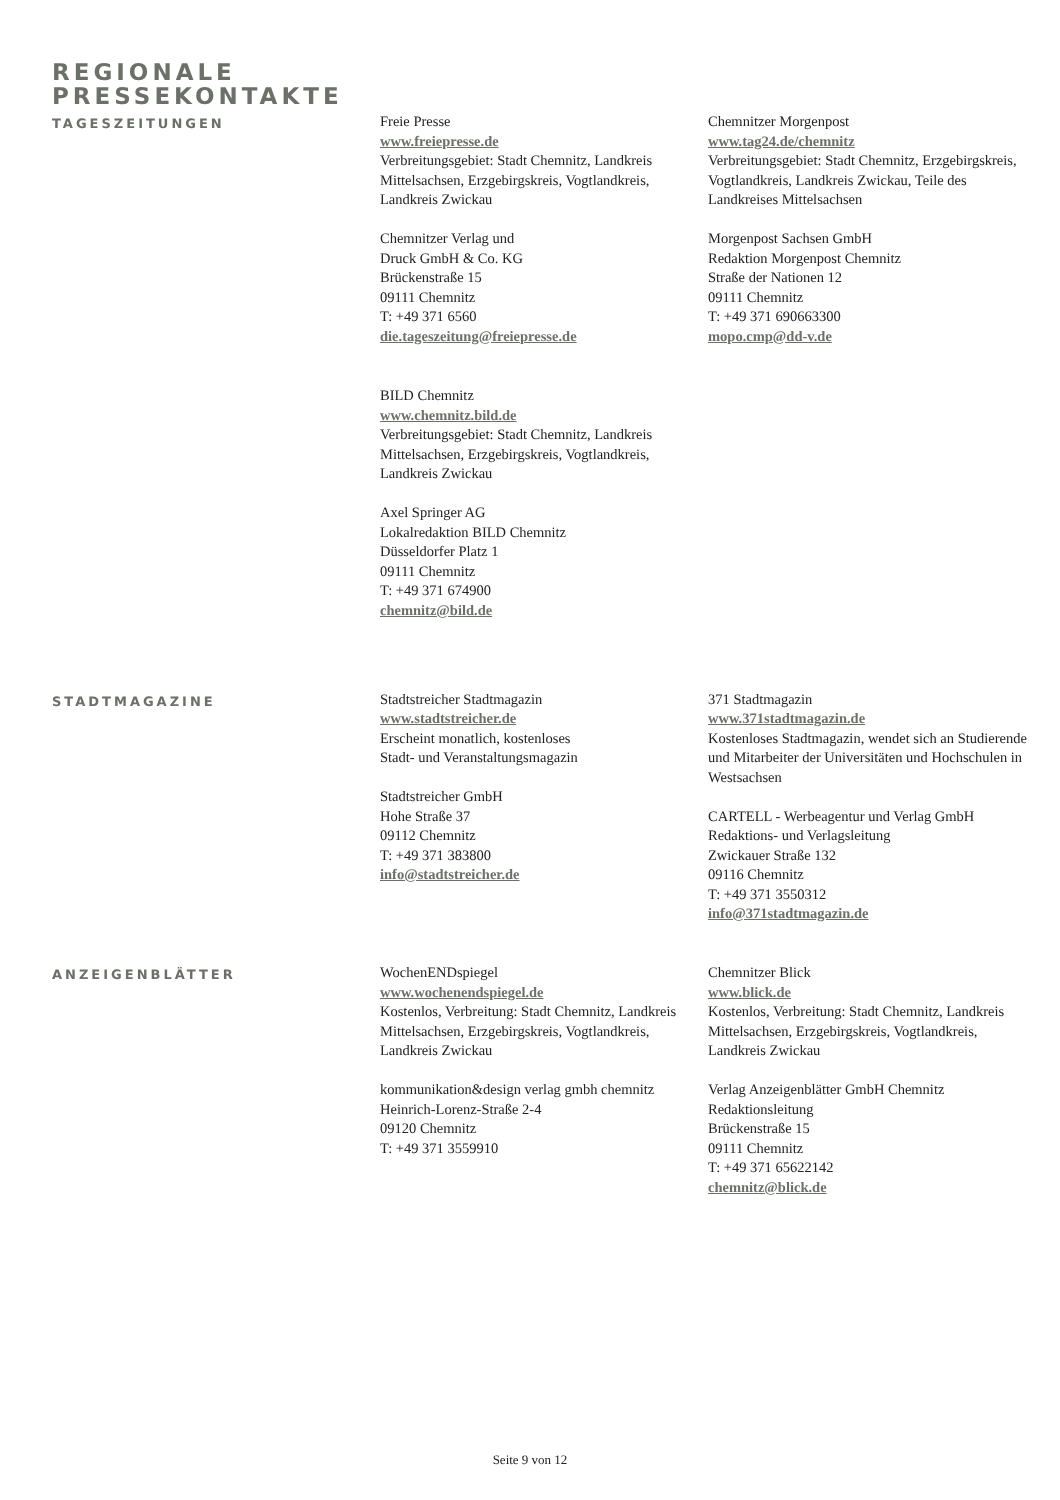REGIONALE
PRESSEKONTAKTE
TAGESZEITUNGEN
Freie Presse
www.freiepresse.de
Verbreitungsgebiet: Stadt Chemnitz, Landkreis Mittelsachsen, Erzgebirgskreis, Vogtlandkreis, Landkreis Zwickau
Chemnitzer Verlag und
Druck GmbH & Co. KG
Brückenstraße 15
09111 Chemnitz
T: +49 371 6560
die.tageszeitung@freiepresse.de
BILD Chemnitz
www.chemnitz.bild.de
Verbreitungsgebiet: Stadt Chemnitz, Landkreis Mittelsachsen, Erzgebirgskreis, Vogtlandkreis, Landkreis Zwickau
Axel Springer AG
Lokalredaktion BILD Chemnitz
Düsseldorfer Platz 1
09111 Chemnitz
T: +49 371 674900
chemnitz@bild.de
Chemnitzer Morgenpost
www.tag24.de/chemnitz
Verbreitungsgebiet: Stadt Chemnitz, Erzgebirgskreis, Vogtlandkreis, Landkreis Zwickau, Teile des Landkreises Mittelsachsen
Morgenpost Sachsen GmbH
Redaktion Morgenpost Chemnitz
Straße der Nationen 12
09111 Chemnitz
T: +49 371 690663300
mopo.cmp@dd-v.de
STADTMAGAZINE
Stadtstreicher Stadtmagazin
www.stadtstreicher.de
Erscheint monatlich, kostenloses
Stadt- und Veranstaltungsmagazin
Stadtstreicher GmbH
Hohe Straße 37
09112 Chemnitz
T: +49 371 383800
info@stadtstreicher.de
371 Stadtmagazin
www.371stadtmagazin.de
Kostenloses Stadtmagazin, wendet sich an Studierende und Mitarbeiter der Universitäten und Hochschulen in Westsachsen
CARTELL - Werbeagentur und Verlag GmbH
Redaktions- und Verlagsleitung
Zwickauer Straße 132
09116 Chemnitz
T: +49 371 3550312
info@371stadtmagazin.de
ANZEIGENBLÄTTER
WochenENDspiegel
www.wochenendspiegel.de
Kostenlos, Verbreitung: Stadt Chemnitz, Landkreis Mittelsachsen, Erzgebirgskreis, Vogtlandkreis, Landkreis Zwickau
kommunikation&design verlag gmbh chemnitz
Heinrich-Lorenz-Straße 2-4
09120 Chemnitz
T: +49 371 3559910
Chemnitzer Blick
www.blick.de
Kostenlos, Verbreitung: Stadt Chemnitz, Landkreis Mittelsachsen, Erzgebirgskreis, Vogtlandkreis, Landkreis Zwickau
Verlag Anzeigenblätter GmbH Chemnitz
Redaktionsleitung
Brückenstraße 15
09111 Chemnitz
T: +49 371 65622142
chemnitz@blick.de
Seite 9 von 12